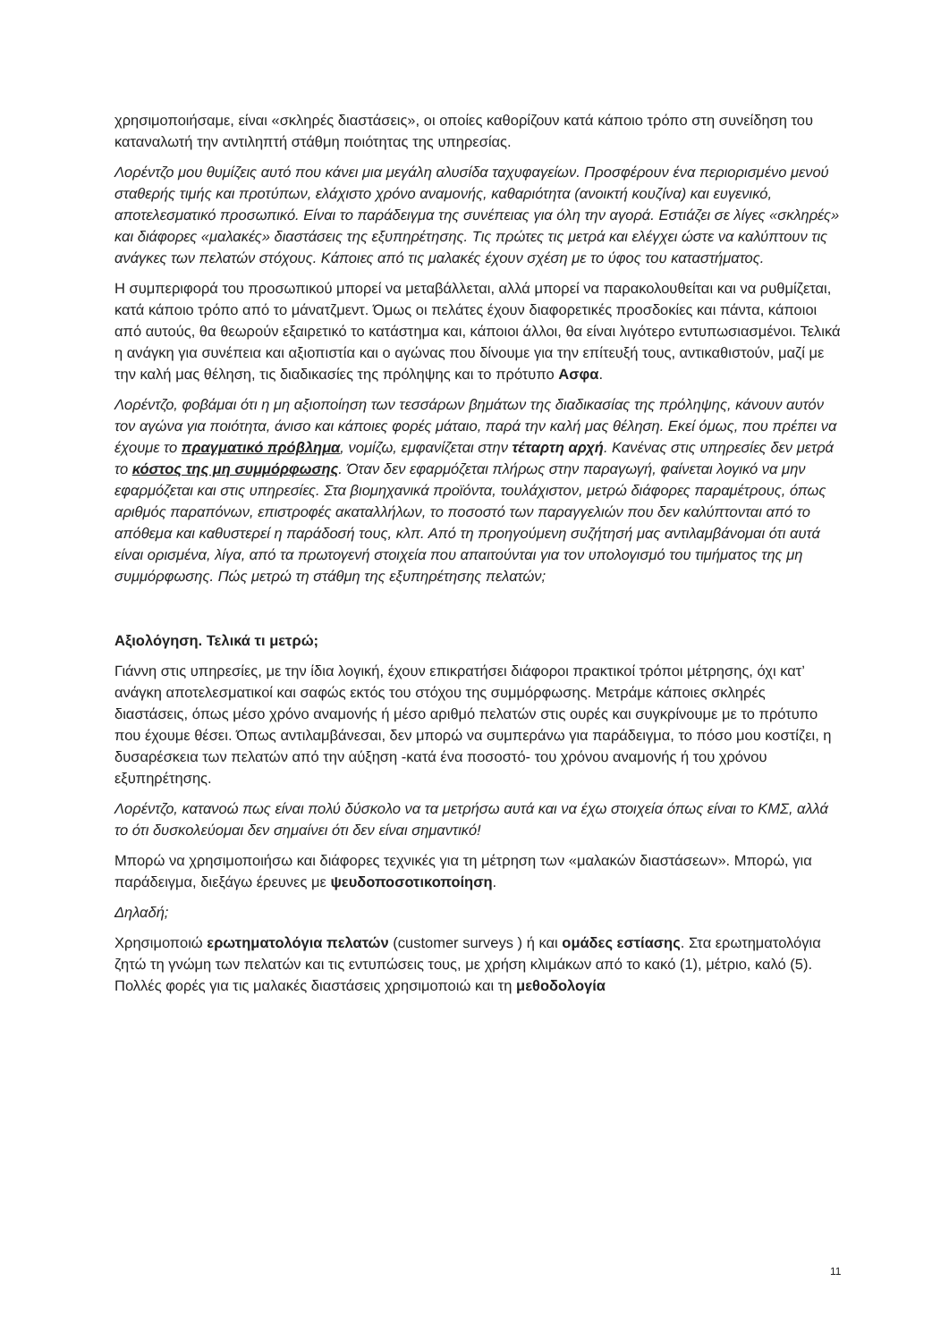χρησιμοποιήσαμε, είναι «σκληρές διαστάσεις», οι οποίες καθορίζουν κατά κάποιο τρόπο στη συνείδηση του καταναλωτή την αντιληπτή στάθμη ποιότητας της υπηρεσίας.
Λορέντζο μου θυμίζεις αυτό που κάνει μια μεγάλη αλυσίδα ταχυφαγείων. Προσφέρουν ένα περιορισμένο μενού σταθερής τιμής και προτύπων, ελάχιστο χρόνο αναμονής, καθαριότητα (ανοικτή κουζίνα) και ευγενικό, αποτελεσματικό προσωπικό. Είναι το παράδειγμα της συνέπειας για όλη την αγορά. Εστιάζει σε λίγες «σκληρές» και διάφορες «μαλακές» διαστάσεις της εξυπηρέτησης. Τις πρώτες τις μετρά και ελέγχει ώστε να καλύπτουν τις ανάγκες των πελατών στόχους. Κάποιες από τις μαλακές έχουν σχέση με το ύφος του καταστήματος.
Η συμπεριφορά του προσωπικού μπορεί να μεταβάλλεται, αλλά μπορεί να παρακολουθείται και να ρυθμίζεται, κατά κάποιο τρόπο από το μάνατζμεντ. Όμως οι πελάτες έχουν διαφορετικές προσδοκίες και πάντα, κάποιοι από αυτούς, θα θεωρούν εξαιρετικό το κατάστημα και, κάποιοι άλλοι, θα είναι λιγότερο εντυπωσιασμένοι. Τελικά η ανάγκη για συνέπεια και αξιοπιστία και ο αγώνας που δίνουμε για την επίτευξή τους, αντικαθιστούν, μαζί με την καλή μας θέληση, τις διαδικασίες της πρόληψης και το πρότυπο Ασφα.
Λορέντζο, φοβάμαι ότι η μη αξιοποίηση των τεσσάρων βημάτων της διαδικασίας της πρόληψης, κάνουν αυτόν τον αγώνα για ποιότητα, άνισο και κάποιες φορές μάταιο, παρά την καλή μας θέληση. Εκεί όμως, που πρέπει να έχουμε το πραγματικό πρόβλημα, νομίζω, εμφανίζεται στην τέταρτη αρχή. Κανένας στις υπηρεσίες δεν μετρά το κόστος της μη συμμόρφωσης. Όταν δεν εφαρμόζεται πλήρως στην παραγωγή, φαίνεται λογικό να μην εφαρμόζεται και στις υπηρεσίες. Στα βιομηχανικά προϊόντα, τουλάχιστον, μετρώ διάφορες παραμέτρους, όπως αριθμός παραπόνων, επιστροφές ακαταλλήλων, το ποσοστό των παραγγελιών που δεν καλύπτονται από το απόθεμα και καθυστερεί η παράδοσή τους, κλπ. Από τη προηγούμενη συζήτησή μας αντιλαμβάνομαι ότι αυτά είναι ορισμένα, λίγα, από τα πρωτογενή στοιχεία που απαιτούνται για τον υπολογισμό του τιμήματος της μη συμμόρφωσης. Πώς μετρώ τη στάθμη της εξυπηρέτησης πελατών;
Αξιολόγηση. Τελικά τι μετρώ;
Γιάννη στις υπηρεσίες, με την ίδια λογική, έχουν επικρατήσει διάφοροι πρακτικοί τρόποι μέτρησης, όχι κατ’ ανάγκη αποτελεσματικοί και σαφώς εκτός του στόχου της συμμόρφωσης. Μετράμε κάποιες σκληρές διαστάσεις, όπως μέσο χρόνο αναμονής ή μέσο αριθμό πελατών στις ουρές και συγκρίνουμε με το πρότυπο που έχουμε θέσει. Όπως αντιλαμβάνεσαι, δεν μπορώ να συμπεράνω για παράδειγμα, το πόσο μου κοστίζει, η δυσαρέσκεια των πελατών από την αύξηση -κατά ένα ποσοστό- του χρόνου αναμονής ή του χρόνου εξυπηρέτησης.
Λορέντζο, κατανοώ πως είναι πολύ δύσκολο να τα μετρήσω αυτά και να έχω στοιχεία όπως είναι το ΚΜΣ, αλλά το ότι δυσκολεύομαι δεν σημαίνει ότι δεν είναι σημαντικό!
Μπορώ να χρησιμοποιήσω και διάφορες τεχνικές για τη μέτρηση των «μαλακών διαστάσεων». Μπορώ, για παράδειγμα, διεξάγω έρευνες με ψευδοποσοτικοποίηση.
Δηλαδή;
Χρησιμοποιώ ερωτηματολόγια πελατών (customer surveys ) ή και ομάδες εστίασης. Στα ερωτηματολόγια ζητώ τη γνώμη των πελατών και τις εντυπώσεις τους, με χρήση κλιμάκων από το κακό (1), μέτριο, καλό (5). Πολλές φορές για τις μαλακές διαστάσεις χρησιμοποιώ και τη μεθοδολογία
11